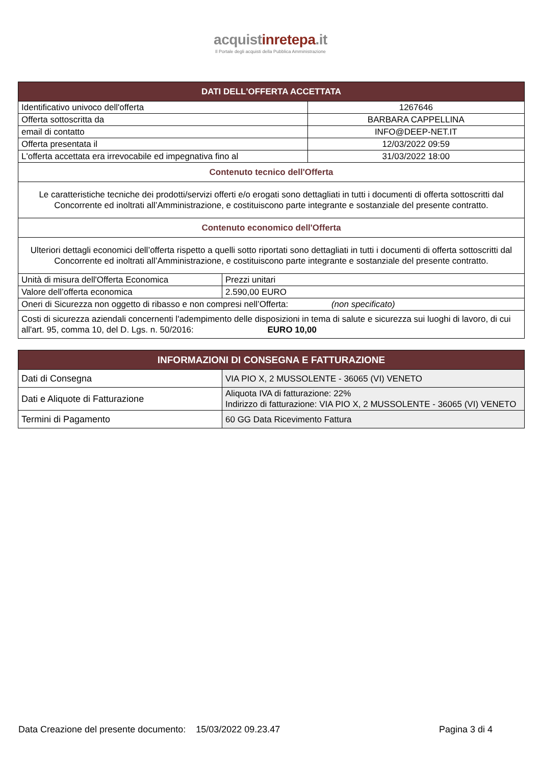acquistinrete pa.it
Il Portale degli acquisti della Pubblica Amministrazione
| DATI DELL'OFFERTA ACCETTATA | | |
| --- | --- | --- |
| Identificativo univoco dell'offerta | | 1267646 |
| Offerta sottoscritta da | | BARBARA CAPPELLINA |
| email di contatto | | INFO@DEEP-NET.IT |
| Offerta presentata il | | 12/03/2022 09:59 |
| L'offerta accettata era irrevocabile ed impegnativa fino al | | 31/03/2022 18:00 |
| Contenuto tecnico dell'Offerta | | |
| Le caratteristiche tecniche dei prodotti/servizi offerti e/o erogati sono dettagliati in tutti i documenti di offerta sottoscritti dal Concorrente ed inoltrati all’Amministrazione, e costituiscono parte integrante e sostanziale del presente contratto. | | |
| Contenuto economico dell'Offerta | | |
| Ulteriori dettagli economici dell’offerta rispetto a quelli sotto riportati sono dettagliati in tutti i documenti di offerta sottoscritti dal Concorrente ed inoltrati all’Amministrazione, e costituiscono parte integrante e sostanziale del presente contratto. | | |
| Unità di misura dell'Offerta Economica | Prezzi unitari | |
| Valore dell’offerta economica | 2.590,00 EURO | |
| Oneri di Sicurezza non oggetto di ribasso e non compresi nell’Offerta: (non specificato) | | |
| Costi di sicurezza aziendali concernenti l'adempimento delle disposizioni in tema di salute e sicurezza sui luoghi di lavoro, di cui all'art. 95, comma 10, del D. Lgs. n. 50/2016: EURO 10,00 | | |
| INFORMAZIONI DI CONSEGNA E FATTURAZIONE | |
| --- | --- |
| Dati di Consegna | VIA PIO X, 2 MUSSOLENTE - 36065 (VI) VENETO |
| Dati e Aliquote di Fatturazione | Aliquota IVA di fatturazione: 22% Indirizzo di fatturazione: VIA PIO X, 2 MUSSOLENTE - 36065 (VI) VENETO |
| Termini di Pagamento | 60 GG Data Ricevimento Fattura |
Data Creazione del presente documento: 15/03/2022 09.23.47 Pagina 3 di 4